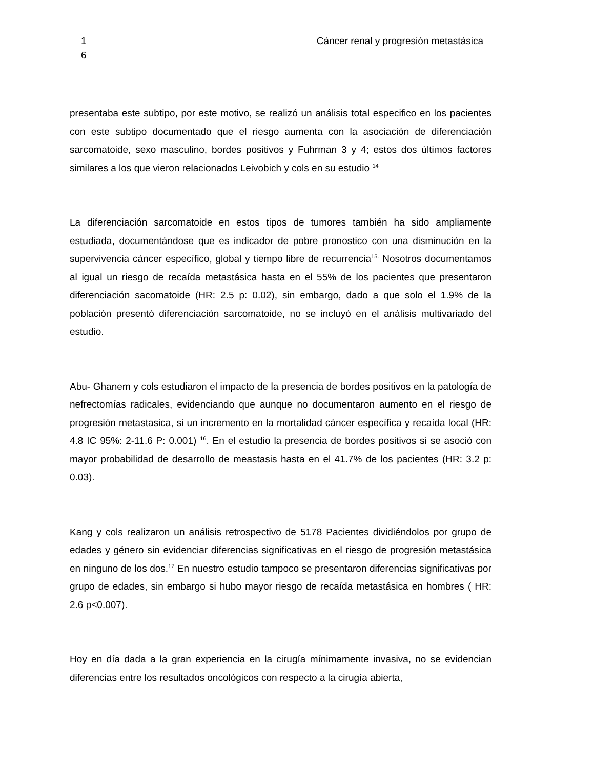1
6
Cáncer renal y progresión metastásica
presentaba este subtipo, por este motivo, se realizó un análisis total especifico en los pacientes con este subtipo documentado que el riesgo aumenta con la asociación de diferenciación sarcomatoide, sexo masculino, bordes positivos y Fuhrman 3 y 4; estos dos últimos factores similares a los que vieron relacionados Leivobich y cols en su estudio <sup>14</sup>
La diferenciación sarcomatoide en estos tipos de tumores también ha sido ampliamente estudiada, documentándose que es indicador de pobre pronostico con una disminución en la supervivencia cáncer específico, global y tiempo libre de recurrencia<sup>15.</sup> Nosotros documentamos al igual un riesgo de recaída metastásica hasta en el 55% de los pacientes que presentaron diferenciación sacomatoide (HR: 2.5 p: 0.02), sin embargo, dado a que solo el 1.9% de la población presentó diferenciación sarcomatoide, no se incluyó en el análisis multivariado del estudio.
Abu- Ghanem y cols estudiaron el impacto de la presencia de bordes positivos en la patología de nefrectomías radicales, evidenciando que aunque no documentaron aumento en el riesgo de progresión metastasica, si un incremento en la mortalidad cáncer específica y recaída local (HR: 4.8 IC 95%: 2-11.6 P: 0.001) <sup>16</sup>. En el estudio la presencia de bordes positivos si se asoció con mayor probabilidad de desarrollo de meastasis hasta en el 41.7% de los pacientes (HR: 3.2 p: 0.03).
Kang y cols realizaron un análisis retrospectivo de 5178 Pacientes dividiéndolos por grupo de edades y género sin evidenciar diferencias significativas en el riesgo de progresión metastásica en ninguno de los dos.<sup>17</sup> En nuestro estudio tampoco se presentaron diferencias significativas por grupo de edades, sin embargo si hubo mayor riesgo de recaída metastásica en hombres ( HR: 2.6 p<0.007).
Hoy en día dada a la gran experiencia en la cirugía mínimamente invasiva, no se evidencian diferencias entre los resultados oncológicos con respecto a la cirugía abierta,